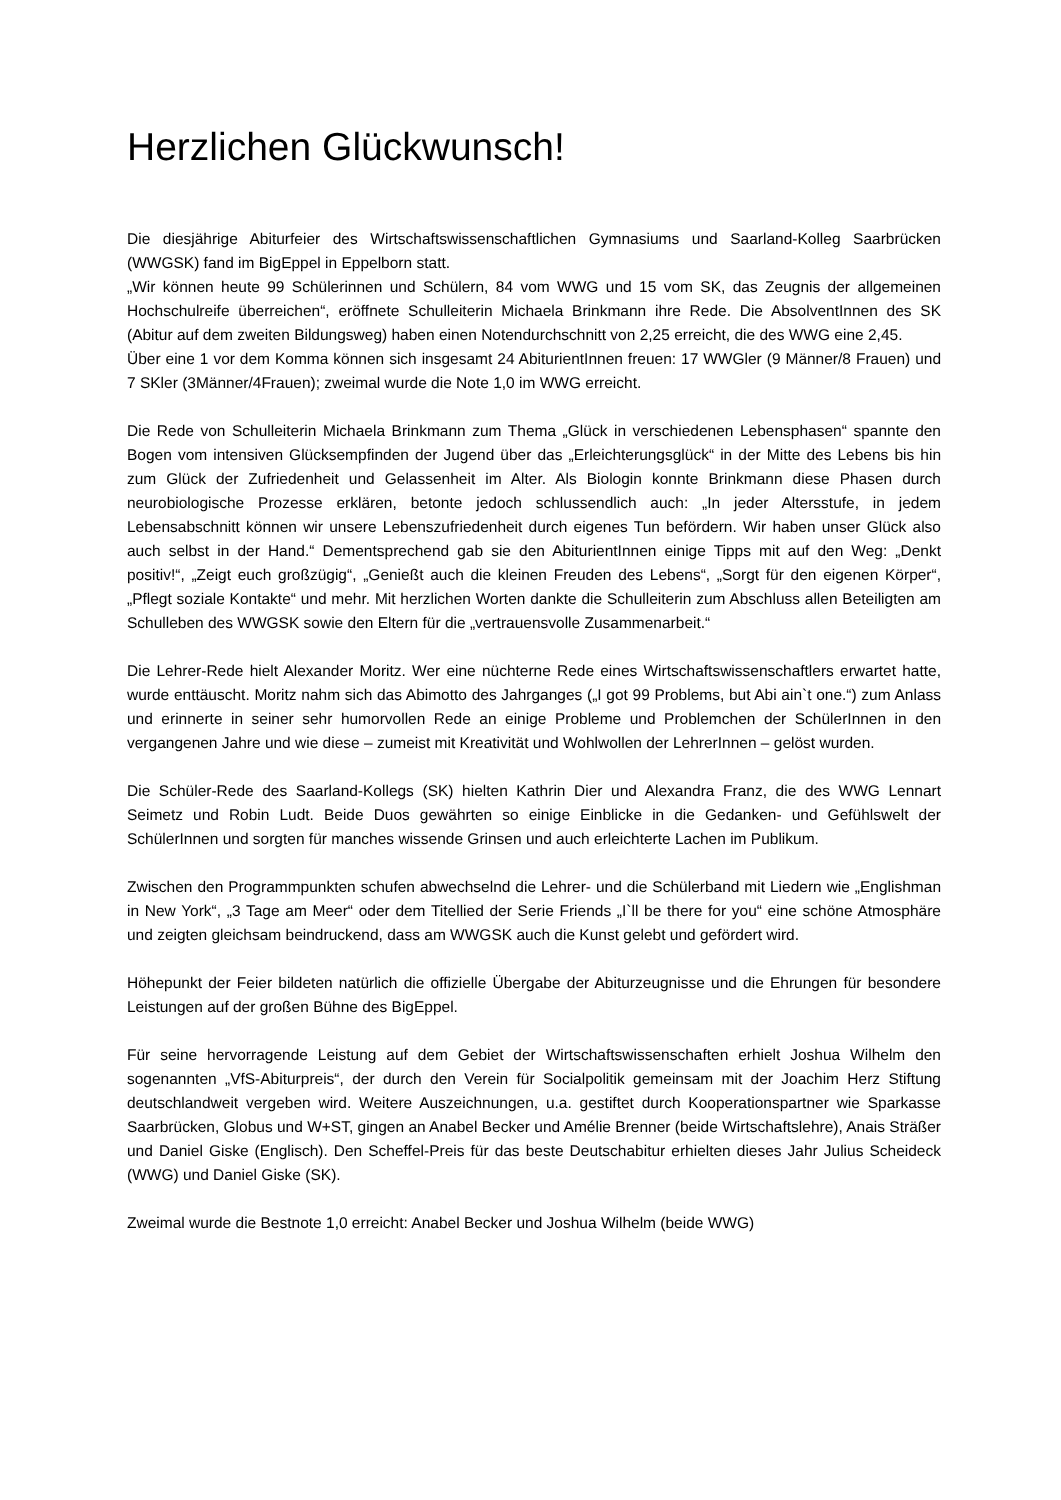Herzlichen Glückwunsch!
Die diesjährige Abiturfeier des Wirtschaftswissenschaftlichen Gymnasiums und Saarland-Kolleg Saarbrücken (WWGSK) fand im BigEppel in Eppelborn statt.
„Wir können heute 99 Schülerinnen und Schülern, 84 vom WWG und 15 vom SK, das Zeugnis der allgemeinen Hochschulreife überreichen“, eröffnete Schulleiterin Michaela Brinkmann ihre Rede. Die AbsolventInnen des SK (Abitur auf dem zweiten Bildungsweg) haben einen Notendurchschnitt von 2,25 erreicht, die des WWG eine 2,45.
Über eine 1 vor dem Komma können sich insgesamt 24 AbiturientInnen freuen: 17 WWGler (9 Männer/8 Frauen) und 7 SKler (3Männer/4Frauen); zweimal wurde die Note 1,0 im WWG erreicht.
Die Rede von Schulleiterin Michaela Brinkmann zum Thema „Glück in verschiedenen Lebensphasen“ spannte den Bogen vom intensiven Glücksempfinden der Jugend über das „Erleichterungsglück“ in der Mitte des Lebens bis hin zum Glück der Zufriedenheit und Gelassenheit im Alter. Als Biologin konnte Brinkmann diese Phasen durch neurobiologische Prozesse erklären, betonte jedoch schlussendlich auch: „In jeder Altersstufe, in jedem Lebensabschnitt können wir unsere Lebenszufriedenheit durch eigenes Tun befördern. Wir haben unser Glück also auch selbst in der Hand.“ Dementsprechend gab sie den AbiturientInnen einige Tipps mit auf den Weg: „Denkt positiv!“, „Zeigt euch großzügig“, „Genießt auch die kleinen Freuden des Lebens“, „Sorgt für den eigenen Körper“, „Pflegt soziale Kontakte“ und mehr. Mit herzlichen Worten dankte die Schulleiterin zum Abschluss allen Beteiligten am Schulleben des WWGSK sowie den Eltern für die „vertrauensvolle Zusammenarbeit.“
Die Lehrer-Rede hielt Alexander Moritz. Wer eine nüchterne Rede eines Wirtschaftswissenschaftlers erwartet hatte, wurde enttäuscht. Moritz nahm sich das Abimotto des Jahrganges („I got 99 Problems, but Abi ain`t one.“) zum Anlass und erinnerte in seiner sehr humorvollen Rede an einige Probleme und Problemchen der SchülerInnen in den vergangenen Jahre und wie diese – zumeist mit Kreativität und Wohlwollen der LehrerInnen – gelöst wurden.
Die Schüler-Rede des Saarland-Kollegs (SK) hielten Kathrin Dier und Alexandra Franz, die des WWG Lennart Seimetz und Robin Ludt. Beide Duos gewährten so einige Einblicke in die Gedanken- und Gefühlswelt der SchülerInnen und sorgten für manches wissende Grinsen und auch erleichterte Lachen im Publikum.
Zwischen den Programmpunkten schufen abwechselnd die Lehrer- und die Schülerband mit Liedern wie „Englishman in New York“, „3 Tage am Meer“ oder dem Titellied der Serie Friends „I`ll be there for you“ eine schöne Atmosphäre und zeigten gleichsam beindruckend, dass am WWGSK auch die Kunst gelebt und gefördert wird.
Höhepunkt der Feier bildeten natürlich die offizielle Übergabe der Abiturzeugnisse und die Ehrungen für besondere Leistungen auf der großen Bühne des BigEppel.
Für seine hervorragende Leistung auf dem Gebiet der Wirtschaftswissenschaften erhielt Joshua Wilhelm den sogenannten „VfS-Abiturpreis“, der durch den Verein für Socialpolitik gemeinsam mit der Joachim Herz Stiftung deutschlandweit vergeben wird. Weitere Auszeichnungen, u.a. gestiftet durch Kooperationspartner wie Sparkasse Saarbrücken, Globus und W+ST, gingen an Anabel Becker und Amélie Brenner (beide Wirtschaftslehre), Anais Sträßer und Daniel Giske (Englisch). Den Scheffel-Preis für das beste Deutschabitur erhielten dieses Jahr Julius Scheideck (WWG) und Daniel Giske (SK).
Zweimal wurde die Bestnote 1,0 erreicht: Anabel Becker und Joshua Wilhelm (beide WWG)